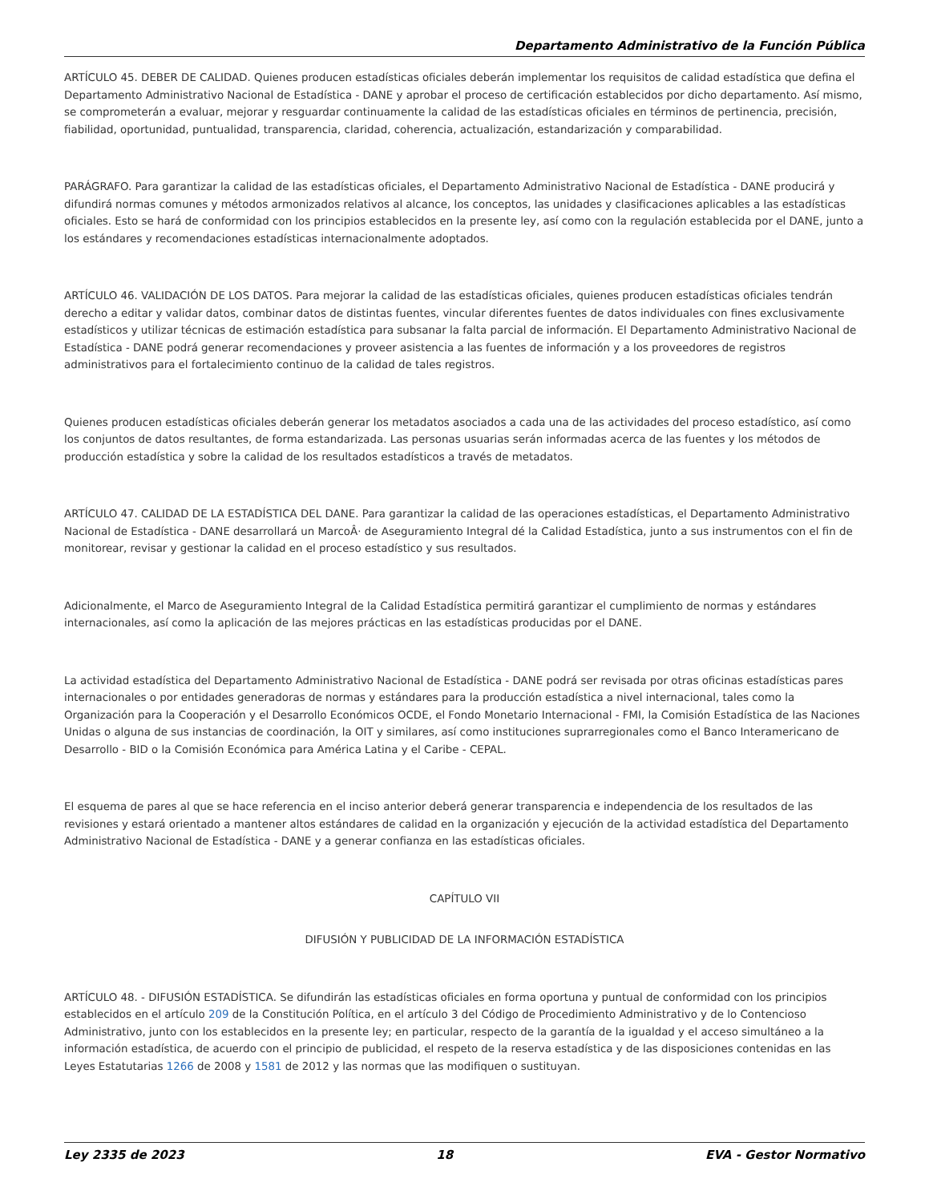Departamento Administrativo de la Función Pública
ARTÍCULO 45. DEBER DE CALIDAD. Quienes producen estadísticas oficiales deberán implementar los requisitos de calidad estadística que defina el Departamento Administrativo Nacional de Estadística - DANE y aprobar el proceso de certificación establecidos por dicho departamento. Así mismo, se comprometerán a evaluar, mejorar y resguardar continuamente la calidad de las estadísticas oficiales en términos de pertinencia, precisión, fiabilidad, oportunidad, puntualidad, transparencia, claridad, coherencia, actualización, estandarización y comparabilidad.
PARÁGRAFO. Para garantizar la calidad de las estadísticas oficiales, el Departamento Administrativo Nacional de Estadística - DANE producirá y difundirá normas comunes y métodos armonizados relativos al alcance, los conceptos, las unidades y clasificaciones aplicables a las estadísticas oficiales. Esto se hará de conformidad con los principios establecidos en la presente ley, así como con la regulación establecida por el DANE, junto a los estándares y recomendaciones estadísticas internacionalmente adoptados.
ARTÍCULO 46. VALIDACIÓN DE LOS DATOS. Para mejorar la calidad de las estadísticas oficiales, quienes producen estadísticas oficiales tendrán derecho a editar y validar datos, combinar datos de distintas fuentes, vincular diferentes fuentes de datos individuales con fines exclusivamente estadísticos y utilizar técnicas de estimación estadística para subsanar la falta parcial de información. El Departamento Administrativo Nacional de Estadística - DANE podrá generar recomendaciones y proveer asistencia a las fuentes de información y a los proveedores de registros administrativos para el fortalecimiento continuo de la calidad de tales registros.
Quienes producen estadísticas oficiales deberán generar los metadatos asociados a cada una de las actividades del proceso estadístico, así como los conjuntos de datos resultantes, de forma estandarizada. Las personas usuarias serán informadas acerca de las fuentes y los métodos de producción estadística y sobre la calidad de los resultados estadísticos a través de metadatos.
ARTÍCULO 47. CALIDAD DE LA ESTADÍSTICA DEL DANE. Para garantizar la calidad de las operaciones estadísticas, el Departamento Administrativo Nacional de Estadística - DANE desarrollará un MarcoÂ· de Aseguramiento Integral dé la Calidad Estadística, junto a sus instrumentos con el fin de monitorear, revisar y gestionar la calidad en el proceso estadístico y sus resultados.
Adicionalmente, el Marco de Aseguramiento Integral de la Calidad Estadística permitirá garantizar el cumplimiento de normas y estándares internacionales, así como la aplicación de las mejores prácticas en las estadísticas producidas por el DANE.
La actividad estadística del Departamento Administrativo Nacional de Estadística - DANE podrá ser revisada por otras oficinas estadísticas pares internacionales o por entidades generadoras de normas y estándares para la producción estadística a nivel internacional, tales como la Organización para la Cooperación y el Desarrollo Económicos OCDE, el Fondo Monetario Internacional - FMI, la Comisión Estadística de las Naciones Unidas o alguna de sus instancias de coordinación, la OIT y similares, así como instituciones suprarregionales como el Banco Interamericano de Desarrollo - BID o la Comisión Económica para América Latina y el Caribe - CEPAL.
El esquema de pares al que se hace referencia en el inciso anterior deberá generar transparencia e independencia de los resultados de las revisiones y estará orientado a mantener altos estándares de calidad en la organización y ejecución de la actividad estadística del Departamento Administrativo Nacional de Estadística - DANE y a generar confianza en las estadísticas oficiales.
CAPÍTULO VII
DIFUSIÓN Y PUBLICIDAD DE LA INFORMACIÓN ESTADÍSTICA
ARTÍCULO 48. - DIFUSIÓN ESTADÍSTICA. Se difundirán las estadísticas oficiales en forma oportuna y puntual de conformidad con los principios establecidos en el artículo 209 de la Constitución Política, en el artículo 3 del Código de Procedimiento Administrativo y de lo Contencioso Administrativo, junto con los establecidos en la presente ley; en particular, respecto de la garantía de la igualdad y el acceso simultáneo a la información estadística, de acuerdo con el principio de publicidad, el respeto de la reserva estadística y de las disposiciones contenidas en las Leyes Estatutarias 1266 de 2008 y 1581 de 2012 y las normas que las modifiquen o sustituyan.
Ley 2335 de 2023 18 EVA - Gestor Normativo